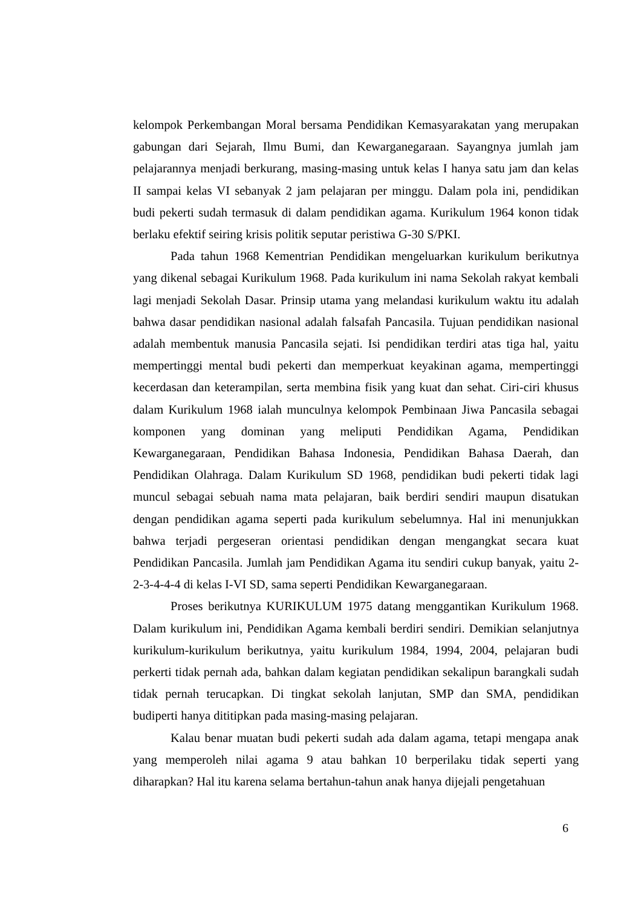kelompok Perkembangan Moral bersama Pendidikan Kemasyarakatan yang merupakan gabungan dari Sejarah, Ilmu Bumi, dan Kewarganegaraan. Sayangnya jumlah jam pelajarannya menjadi berkurang, masing-masing untuk kelas I hanya satu jam dan kelas II sampai kelas VI sebanyak 2 jam pelajaran per minggu. Dalam pola ini, pendidikan budi pekerti sudah termasuk di dalam pendidikan agama. Kurikulum 1964 konon tidak berlaku efektif seiring krisis politik seputar peristiwa G-30 S/PKI.
Pada tahun 1968 Kementrian Pendidikan mengeluarkan kurikulum berikutnya yang dikenal sebagai Kurikulum 1968. Pada kurikulum ini nama Sekolah rakyat kembali lagi menjadi Sekolah Dasar. Prinsip utama yang melandasi kurikulum waktu itu adalah bahwa dasar pendidikan nasional adalah falsafah Pancasila. Tujuan pendidikan nasional adalah membentuk manusia Pancasila sejati. Isi pendidikan terdiri atas tiga hal, yaitu mempertinggi mental budi pekerti dan memperkuat keyakinan agama, mempertinggi kecerdasan dan keterampilan, serta membina fisik yang kuat dan sehat. Ciri-ciri khusus dalam Kurikulum 1968 ialah munculnya kelompok Pembinaan Jiwa Pancasila sebagai komponen yang dominan yang meliputi Pendidikan Agama, Pendidikan Kewarganegaraan, Pendidikan Bahasa Indonesia, Pendidikan Bahasa Daerah, dan Pendidikan Olahraga. Dalam Kurikulum SD 1968, pendidikan budi pekerti tidak lagi muncul sebagai sebuah nama mata pelajaran, baik berdiri sendiri maupun disatukan dengan pendidikan agama seperti pada kurikulum sebelumnya. Hal ini menunjukkan bahwa terjadi pergeseran orientasi pendidikan dengan mengangkat secara kuat Pendidikan Pancasila. Jumlah jam Pendidikan Agama itu sendiri cukup banyak, yaitu 2-2-3-4-4-4 di kelas I-VI SD, sama seperti Pendidikan Kewarganegaraan.
Proses berikutnya KURIKULUM 1975 datang menggantikan Kurikulum 1968. Dalam kurikulum ini, Pendidikan Agama kembali berdiri sendiri. Demikian selanjutnya kurikulum-kurikulum berikutnya, yaitu kurikulum 1984, 1994, 2004, pelajaran budi perkerti tidak pernah ada, bahkan dalam kegiatan pendidikan sekalipun barangkali sudah tidak pernah terucapkan. Di tingkat sekolah lanjutan, SMP dan SMA, pendidikan budiperti hanya dititipkan pada masing-masing pelajaran.
Kalau benar muatan budi pekerti sudah ada dalam agama, tetapi mengapa anak yang memperoleh nilai agama 9 atau bahkan 10 berperilaku tidak seperti yang diharapkan? Hal itu karena selama bertahun-tahun anak hanya dijejali pengetahuan
6